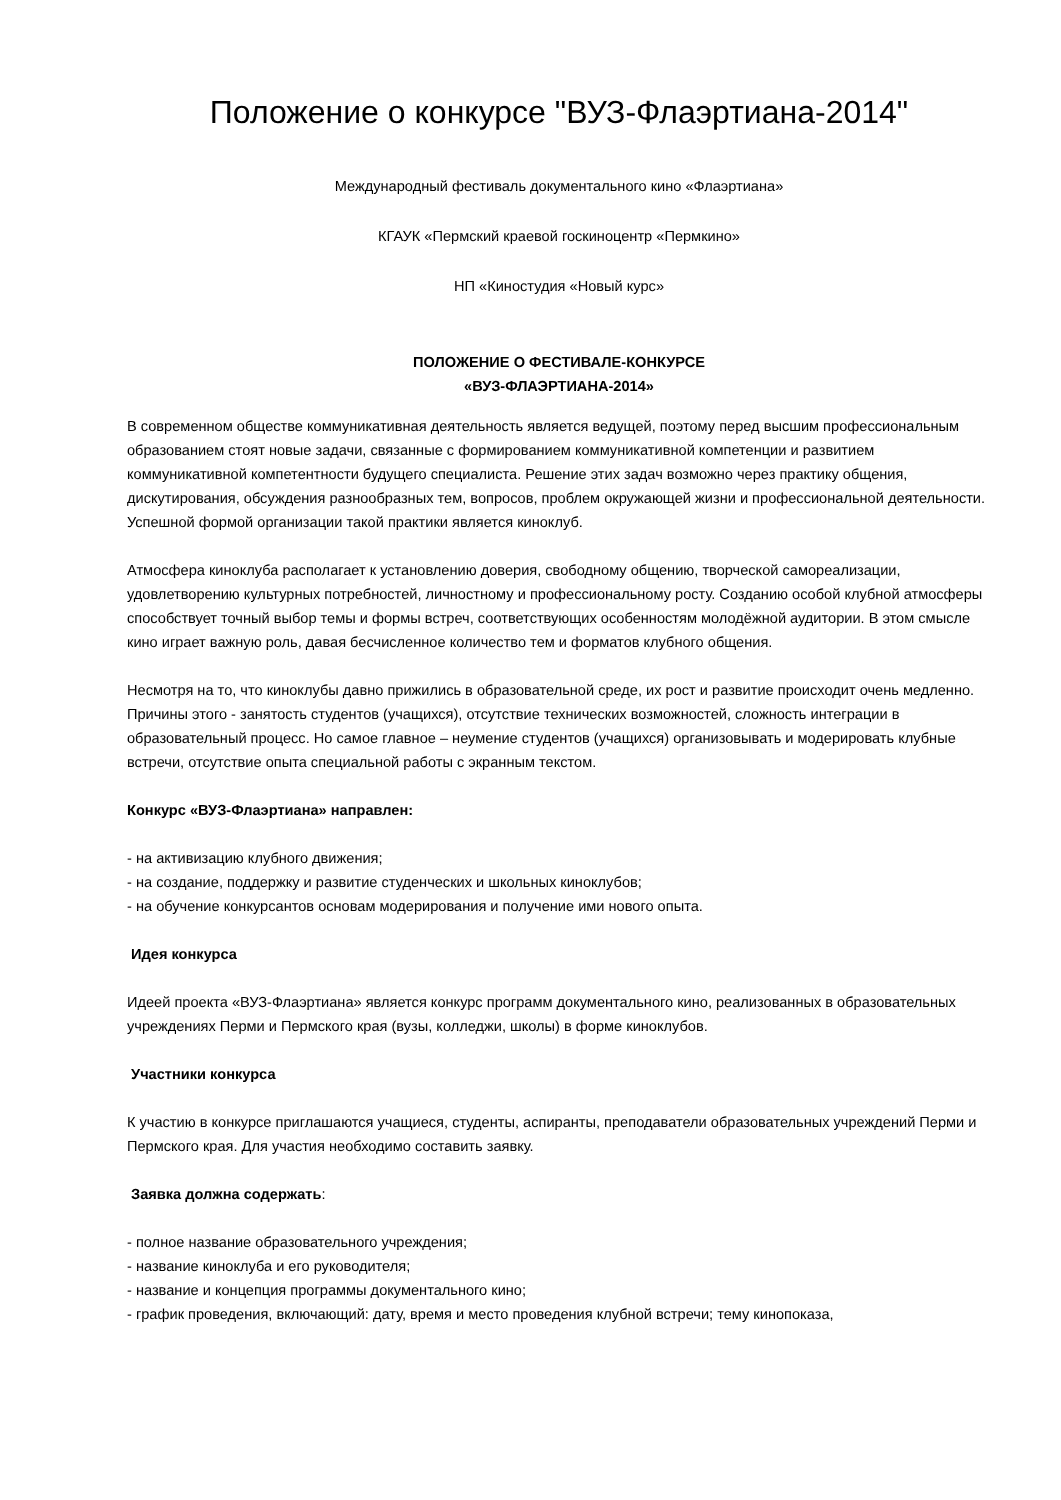Положение о конкурсе "ВУЗ-Флаэртиана-2014"
Международный фестиваль документального кино «Флаэртиана»
КГАУК «Пермский краевой госкиноцентр «Пермкино»
НП «Киностудия «Новый курс»
ПОЛОЖЕНИЕ О ФЕСТИВАЛЕ-КОНКУРСЕ
«ВУЗ-ФЛАЭРТИАНА-2014»
В современном обществе коммуникативная деятельность является ведущей, поэтому перед высшим профессиональным образованием стоят новые задачи, связанные с формированием коммуникативной компетенции и развитием коммуникативной компетентности будущего специалиста. Решение этих задач возможно через практику общения, дискутирования, обсуждения разнообразных тем, вопросов, проблем окружающей жизни и профессиональной деятельности. Успешной формой организации такой практики является киноклуб.
Атмосфера киноклуба располагает к установлению доверия, свободному общению, творческой самореализации, удовлетворению культурных потребностей, личностному и профессиональному росту. Созданию особой клубной атмосферы способствует точный выбор темы и формы встреч, соответствующих особенностям молодёжной аудитории. В этом смысле кино играет важную роль, давая бесчисленное количество тем и форматов клубного общения.
Несмотря на то, что киноклубы давно прижились в образовательной среде, их рост и развитие происходит очень медленно. Причины этого - занятость студентов (учащихся), отсутствие технических возможностей, сложность интеграции в образовательный процесс. Но самое главное – неумение студентов (учащихся) организовывать и модерировать клубные встречи, отсутствие опыта специальной работы с экранным текстом.
Конкурс «ВУЗ-Флаэртиана» направлен:
- на активизацию клубного движения;
- на создание, поддержку и развитие студенческих и школьных киноклубов;
- на обучение конкурсантов основам модерирования и получение ими нового опыта.
Идея конкурса
Идеей проекта «ВУЗ-Флаэртиана» является конкурс программ документального кино, реализованных в образовательных учреждениях Перми и Пермского края (вузы, колледжи, школы) в форме киноклубов.
Участники конкурса
К участию в конкурсе приглашаются учащиеся, студенты, аспиранты, преподаватели образовательных учреждений Перми и Пермского края. Для участия необходимо составить заявку.
Заявка должна содержать:
- полное название образовательного учреждения;
- название киноклуба и его руководителя;
- название и концепция программы документального кино;
- график проведения, включающий: дату, время и место проведения клубной встречи; тему кинопоказа,